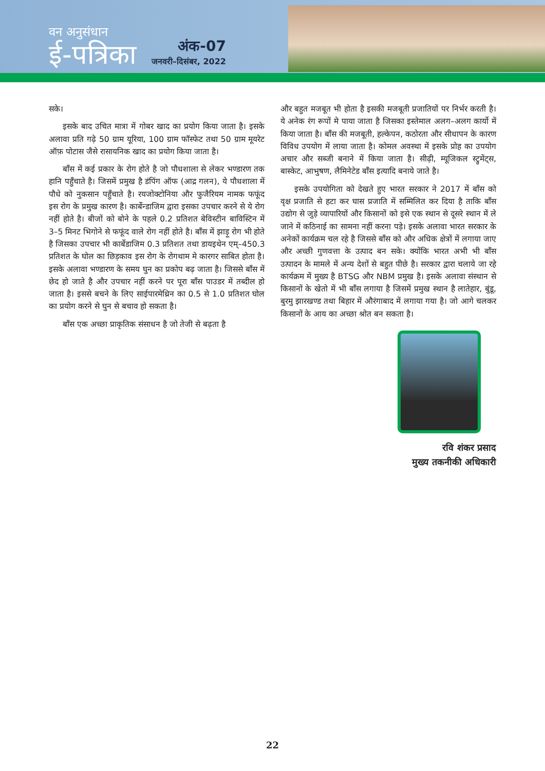वन अनुसंधान
ई-पत्रिका
अंक-07
जनवरी–दिसंबर, 2022
सके।
इसके बाद उचित मात्रा में गोबर खाद का प्रयोग किया जाता है। इसके अलावा प्रति गढ़े 50 ग्राम यूरिया, 100 ग्राम फॉस्फेट तथा 50 ग्राम मूयरेट ऑफ़ पोटास जैसे रासायनिक खाद का प्रयोग किया जाता है।
बाँस में कई प्रकार के रोग होते है जो पौधशाला से लेकर भण्डारण तक हानि पहुँचाते है। जिसमें प्रमुख है डंपिंग ऑफ (आद्र गलन), ये पौधशाला में पौधे को नुकसान पहुँचाते है। रयजोक्टोनिया और फुजैरियम नामक फफूंद इस रोग के प्रमुख कारण है। कार्बेन्डाजिम द्वारा इसका उपचार करने से ये रोग नहीं होते है। बीजों को बोने के पहले 0.2 प्रतिशत बेविस्टीन बाविस्टिन में 3–5 मिनट भिगोने से फफूंद वाले रोग नहीं होते है। बाँस में झाड़ू रोग भी होते है जिसका उपचार भी कार्बेडाजिम 0.3 प्रतिशत तथा डायइथेन एम्–450.3 प्रतिशत के घोल का छिड़काव इस रोग के रोगथाम मे कारगर साबित होता है। इसके अलावा भण्डारण के समय घुन का प्रकोप बढ़ जाता है। जिससे बाँस में छेद हो जाते है और उपचार नहीं करने पर पूरा बाँस पाउडर में तब्दील हो जाता है। इससे बचने के लिए साईपारमेथ्रिन का 0.5 से 1.0 प्रतिशत घोल का प्रयोग करने से घुन से बचाव हो सकता है।
बाँस एक अच्छा प्राकृतिक संसाधन है जो तेजी से बढ़ता है
और बहुत मजबूत भी होता है इसकी मजबूती प्रजातियों पर निर्भर करती है। ये अनेक रंग रूपों मे पाया जाता है जिसका इस्तेमाल अलग–अलग कार्यो में किया जाता है। बाँस की मजबूती, हल्केपन, कठोरता और सीधापन के कारण विविध उपयोग में लाया जाता है। कोमल अवस्था में इसके प्रोह का उपयोग अचार और सब्जी बनाने में किया जाता है। सीढ़ी, म्यूजिकल स्ट्रुमेंट्स, बास्केट, आभुषण, लैमिनेटेड बाँस इत्यादि बनाये जाते है।
इसके उपयोगिता को देखते हुए भारत सरकार ने 2017 में बाँस को वृक्ष प्रजाति से हटा कर घास प्रजाति में सम्मिलित कर दिया है ताकि बाँस उद्योग से जुड़े व्यापारियों और किसानों को इसे एक स्थान से दूसरे स्थान में ले जाने में कठिनाई का सामना नहीं करना पड़े। इसके अलावा भारत सरकार के अनेकों कार्यक्रम चल रहे है जिससे बाँस को और अधिक क्षेत्रों में लगाया जाए और अच्छी गुणवत्ता के उत्पाद बन सके। क्योंकि भारत अभी भी बाँस उत्पादन के मामले में अन्य देशों से बहुत पीछे है। सरकार द्वारा चलाये जा रहे कार्यक्रम में मुख्य है BTSG और NBM प्रमुख है। इसके अलावा संस्थान से किसानों के खेतो में भी बाँस लगाया है जिसमें प्रमुख स्थान है लातेहार, बुंडू, बुरमु झारखण्ड तथा बिहार में औरंगाबाद में लगाया गया है। जो आगे चलकर किसानों के आय का अच्छा श्रोत बन सकता है।
रवि शंकर प्रसाद
मुख्य तकनीकी अधिकारी
22